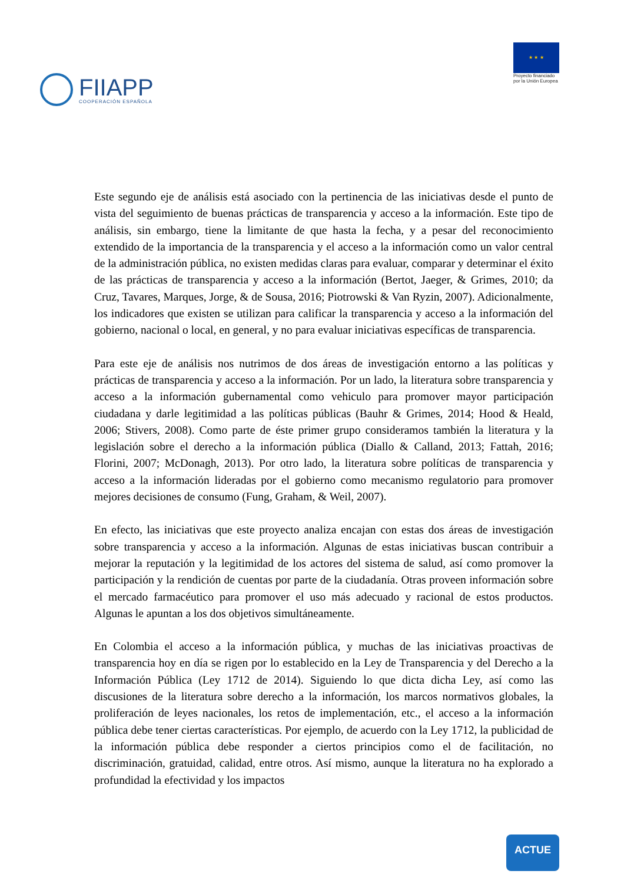FIIAPP
COOPERACIÓN ESPAÑOLA
★ ★ ★
Proyecto financiado
por la Unión Europea
Este segundo eje de análisis está asociado con la pertinencia de las iniciativas desde el punto de vista del seguimiento de buenas prácticas de transparencia y acceso a la información. Este tipo de análisis, sin embargo, tiene la limitante de que hasta la fecha, y a pesar del reconocimiento extendido de la importancia de la transparencia y el acceso a la información como un valor central de la administración pública, no existen medidas claras para evaluar, comparar y determinar el éxito de las prácticas de transparencia y acceso a la información (Bertot, Jaeger, & Grimes, 2010; da Cruz, Tavares, Marques, Jorge, & de Sousa, 2016; Piotrowski & Van Ryzin, 2007). Adicionalmente, los indicadores que existen se utilizan para calificar la transparencia y acceso a la información del gobierno, nacional o local, en general, y no para evaluar iniciativas específicas de transparencia.
Para este eje de análisis nos nutrimos de dos áreas de investigación entorno a las políticas y prácticas de transparencia y acceso a la información. Por un lado, la literatura sobre transparencia y acceso a la información gubernamental como vehiculo para promover mayor participación ciudadana y darle legitimidad a las políticas públicas (Bauhr & Grimes, 2014; Hood & Heald, 2006; Stivers, 2008). Como parte de éste primer grupo consideramos también la literatura y la legislación sobre el derecho a la información pública (Diallo & Calland, 2013; Fattah, 2016; Florini, 2007; McDonagh, 2013). Por otro lado, la literatura sobre políticas de transparencia y acceso a la información lideradas por el gobierno como mecanismo regulatorio para promover mejores decisiones de consumo (Fung, Graham, & Weil, 2007).
En efecto, las iniciativas que este proyecto analiza encajan con estas dos áreas de investigación sobre transparencia y acceso a la información. Algunas de estas iniciativas buscan contribuir a mejorar la reputación y la legitimidad de los actores del sistema de salud, así como promover la participación y la rendición de cuentas por parte de la ciudadanía. Otras proveen información sobre el mercado farmacéutico para promover el uso más adecuado y racional de estos productos. Algunas le apuntan a los dos objetivos simultáneamente.
En Colombia el acceso a la información pública, y muchas de las iniciativas proactivas de transparencia hoy en día se rigen por lo establecido en la Ley de Transparencia y del Derecho a la Información Pública (Ley 1712 de 2014). Siguiendo lo que dicta dicha Ley, así como las discusiones de la literatura sobre derecho a la información, los marcos normativos globales, la proliferación de leyes nacionales, los retos de implementación, etc., el acceso a la información pública debe tener ciertas características. Por ejemplo, de acuerdo con la Ley 1712, la publicidad de la información pública debe responder a ciertos principios como el de facilitación, no discriminación, gratuidad, calidad, entre otros. Así mismo, aunque la literatura no ha explorado a profundidad la efectividad y los impactos
ACTUE